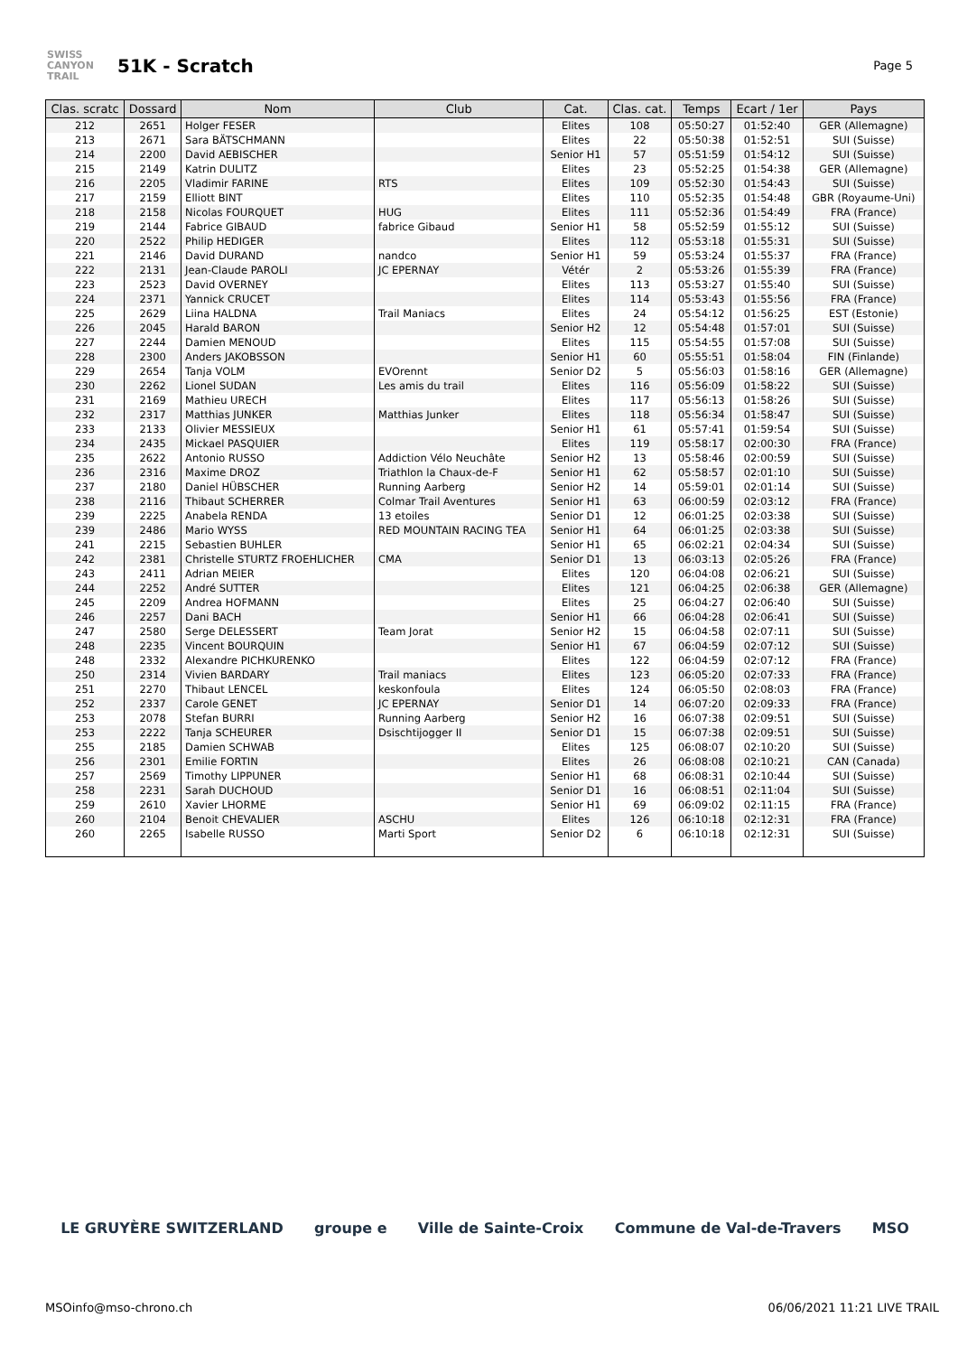SWISS CANYON TRAIL
51K - Scratch
Page 5
| Clas. scratc | Dossard | Nom | Club | Cat. | Clas. cat. | Temps | Ecart / 1er | Pays |
| --- | --- | --- | --- | --- | --- | --- | --- | --- |
| 212 | 2651 | Holger FESER | | Elites | 108 | 05:50:27 | 01:52:40 | GER (Allemagne) |
| 213 | 2671 | Sara BÄTSCHMANN | | Elites | 22 | 05:50:38 | 01:52:51 | SUI (Suisse) |
| 214 | 2200 | David AEBISCHER | | Senior H1 | 57 | 05:51:59 | 01:54:12 | SUI (Suisse) |
| 215 | 2149 | Katrin DULITZ | | Elites | 23 | 05:52:25 | 01:54:38 | GER (Allemagne) |
| 216 | 2205 | Vladimir FARINE | RTS | Elites | 109 | 05:52:30 | 01:54:43 | SUI (Suisse) |
| 217 | 2159 | Elliott BINT | | Elites | 110 | 05:52:35 | 01:54:48 | GBR (Royaume-Uni) |
| 218 | 2158 | Nicolas FOURQUET | HUG | Elites | 111 | 05:52:36 | 01:54:49 | FRA (France) |
| 219 | 2144 | Fabrice GIBAUD | fabrice Gibaud | Senior H1 | 58 | 05:52:59 | 01:55:12 | SUI (Suisse) |
| 220 | 2522 | Philip HEDIGER | | Elites | 112 | 05:53:18 | 01:55:31 | SUI (Suisse) |
| 221 | 2146 | David DURAND | nandco | Senior H1 | 59 | 05:53:24 | 01:55:37 | FRA (France) |
| 222 | 2131 | Jean-Claude PAROLI | JC EPERNAY | Vétér | 2 | 05:53:26 | 01:55:39 | FRA (France) |
| 223 | 2523 | David OVERNEY | | Elites | 113 | 05:53:27 | 01:55:40 | SUI (Suisse) |
| 224 | 2371 | Yannick CRUCET | | Elites | 114 | 05:53:43 | 01:55:56 | FRA (France) |
| 225 | 2629 | Liina HALDNA | Trail Maniacs | Elites | 24 | 05:54:12 | 01:56:25 | EST (Estonie) |
| 226 | 2045 | Harald BARON | | Senior H2 | 12 | 05:54:48 | 01:57:01 | SUI (Suisse) |
| 227 | 2244 | Damien MENOUD | | Elites | 115 | 05:54:55 | 01:57:08 | SUI (Suisse) |
| 228 | 2300 | Anders JAKOBSSON | | Senior H1 | 60 | 05:55:51 | 01:58:04 | FIN (Finlande) |
| 229 | 2654 | Tanja VOLM | EVOrennt | Senior D2 | 5 | 05:56:03 | 01:58:16 | GER (Allemagne) |
| 230 | 2262 | Lionel SUDAN | Les amis du trail | Elites | 116 | 05:56:09 | 01:58:22 | SUI (Suisse) |
| 231 | 2169 | Mathieu URECH | | Elites | 117 | 05:56:13 | 01:58:26 | SUI (Suisse) |
| 232 | 2317 | Matthias JUNKER | Matthias Junker | Elites | 118 | 05:56:34 | 01:58:47 | SUI (Suisse) |
| 233 | 2133 | Olivier MESSIEUX | | Senior H1 | 61 | 05:57:41 | 01:59:54 | SUI (Suisse) |
| 234 | 2435 | Mickael PASQUIER | | Elites | 119 | 05:58:17 | 02:00:30 | FRA (France) |
| 235 | 2622 | Antonio RUSSO | Addiction Vélo Neuchâte | Senior H2 | 13 | 05:58:46 | 02:00:59 | SUI (Suisse) |
| 236 | 2316 | Maxime DROZ | Triathlon la Chaux-de-F | Senior H1 | 62 | 05:58:57 | 02:01:10 | SUI (Suisse) |
| 237 | 2180 | Daniel HÜBSCHER | Running Aarberg | Senior H2 | 14 | 05:59:01 | 02:01:14 | SUI (Suisse) |
| 238 | 2116 | Thibaut SCHERRER | Colmar Trail Aventures | Senior H1 | 63 | 06:00:59 | 02:03:12 | FRA (France) |
| 239 | 2225 | Anabela RENDA | 13 etoiles | Senior D1 | 12 | 06:01:25 | 02:03:38 | SUI (Suisse) |
| 239 | 2486 | Mario WYSS | RED MOUNTAIN RACING TEA | Senior H1 | 64 | 06:01:25 | 02:03:38 | SUI (Suisse) |
| 241 | 2215 | Sebastien BUHLER | | Senior H1 | 65 | 06:02:21 | 02:04:34 | SUI (Suisse) |
| 242 | 2381 | Christelle STURTZ FROEHLICHER | CMA | Senior D1 | 13 | 06:03:13 | 02:05:26 | FRA (France) |
| 243 | 2411 | Adrian MEIER | | Elites | 120 | 06:04:08 | 02:06:21 | SUI (Suisse) |
| 244 | 2252 | André SUTTER | | Elites | 121 | 06:04:25 | 02:06:38 | GER (Allemagne) |
| 245 | 2209 | Andrea HOFMANN | | Elites | 25 | 06:04:27 | 02:06:40 | SUI (Suisse) |
| 246 | 2257 | Dani BACH | | Senior H1 | 66 | 06:04:28 | 02:06:41 | SUI (Suisse) |
| 247 | 2580 | Serge DELESSERT | Team Jorat | Senior H2 | 15 | 06:04:58 | 02:07:11 | SUI (Suisse) |
| 248 | 2235 | Vincent BOURQUIN | | Senior H1 | 67 | 06:04:59 | 02:07:12 | SUI (Suisse) |
| 248 | 2332 | Alexandre PICHKURENKO | | Elites | 122 | 06:04:59 | 02:07:12 | FRA (France) |
| 250 | 2314 | Vivien BARDARY | Trail maniacs | Elites | 123 | 06:05:20 | 02:07:33 | FRA (France) |
| 251 | 2270 | Thibaut LENCEL | keskonfoula | Elites | 124 | 06:05:50 | 02:08:03 | FRA (France) |
| 252 | 2337 | Carole GENET | JC EPERNAY | Senior D1 | 14 | 06:07:20 | 02:09:33 | FRA (France) |
| 253 | 2078 | Stefan BURRI | Running Aarberg | Senior H2 | 16 | 06:07:38 | 02:09:51 | SUI (Suisse) |
| 253 | 2222 | Tanja SCHEURER | Dsischtijogger II | Senior D1 | 15 | 06:07:38 | 02:09:51 | SUI (Suisse) |
| 255 | 2185 | Damien SCHWAB | | Elites | 125 | 06:08:07 | 02:10:20 | SUI (Suisse) |
| 256 | 2301 | Emilie FORTIN | | Elites | 26 | 06:08:08 | 02:10:21 | CAN (Canada) |
| 257 | 2569 | Timothy LIPPUNER | | Senior H1 | 68 | 06:08:31 | 02:10:44 | SUI (Suisse) |
| 258 | 2231 | Sarah DUCHOUD | | Senior D1 | 16 | 06:08:51 | 02:11:04 | SUI (Suisse) |
| 259 | 2610 | Xavier LHORME | | Senior H1 | 69 | 06:09:02 | 02:11:15 | FRA (France) |
| 260 | 2104 | Benoit CHEVALIER | ASCHU | Elites | 126 | 06:10:18 | 02:12:31 | FRA (France) |
| 260 | 2265 | Isabelle RUSSO | Marti Sport | Senior D2 | 6 | 06:10:18 | 02:12:31 | SUI (Suisse) |
LE GRUYÈRE SWITZERLAND groupe e Ville de Sainte-Croix Commune de Val-de-Travers MSO
MSO info@mso-chrono.ch 06/06/2021 11:21 LIVE TRAIL